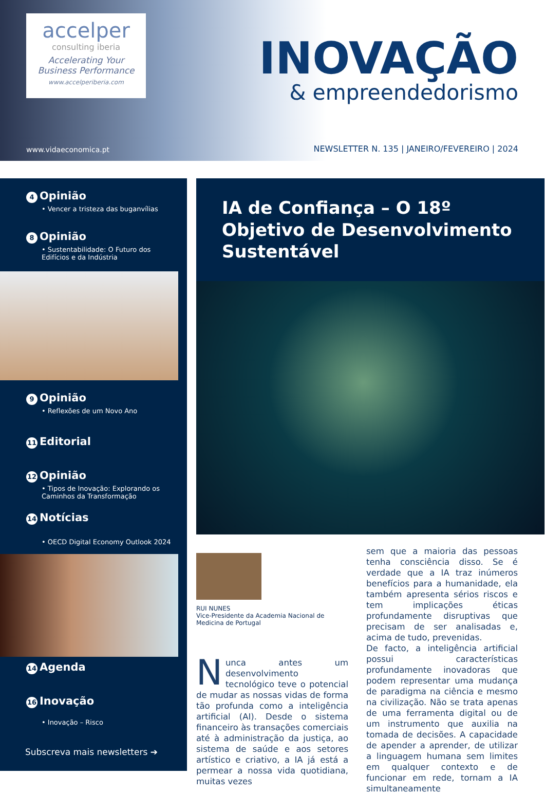accelper
consulting iberia
Accelerating Your
Business Performance
www.accelperiberia.com
www.vidaeconomica.pt
INOVAÇÃO
& empreendedorismo
NEWSLETTER N. 135 | JANEIRO/FEVEREIRO | 2024
4 Opinião
• Vencer a tristeza das buganvílias
8 Opinião
• Sustentabilidade: O Futuro dos
Edifícios e da Indústria
9 Opinião
• Reflexões de um Novo Ano
11 Editorial
12 Opinião
• Tipos de Inovação: Explorando os
Caminhos da Transformação
14 Notícias
• OECD Digital Economy Outlook 2024
14 Agenda
16 Inovação
• Inovação – Risco
Subscreva mais newsletters ➔
IA de Confiança – O 18º Objetivo de Desenvolvimento Sustentável
RUI NUNES
Vice-Presidente da Academia Nacional de Medicina de Portugal
Nunca antes um desenvolvimento tecnológico teve o potencial de mudar as nossas vidas de forma tão profunda como a inteligência artificial (AI). Desde o sistema financeiro às transações comerciais até à administração da justiça, ao sistema de saúde e aos setores artístico e criativo, a IA já está a permear a nossa vida quotidiana, muitas vezes
sem que a maioria das pessoas tenha consciência disso. Se é verdade que a IA traz inúmeros benefícios para a humanidade, ela também apresenta sérios riscos e tem implicações éticas profundamente disruptivas que precisam de ser analisadas e, acima de tudo, prevenidas.
De facto, a inteligência artificial possui características profundamente inovadoras que podem representar uma mudança de paradigma na ciência e mesmo na civilização. Não se trata apenas de uma ferramenta digital ou de um instrumento que auxilia na tomada de decisões. A capacidade de apender a aprender, de utilizar a linguagem humana sem limites em qualquer contexto e de funcionar em rede, tornam a IA simultaneamente